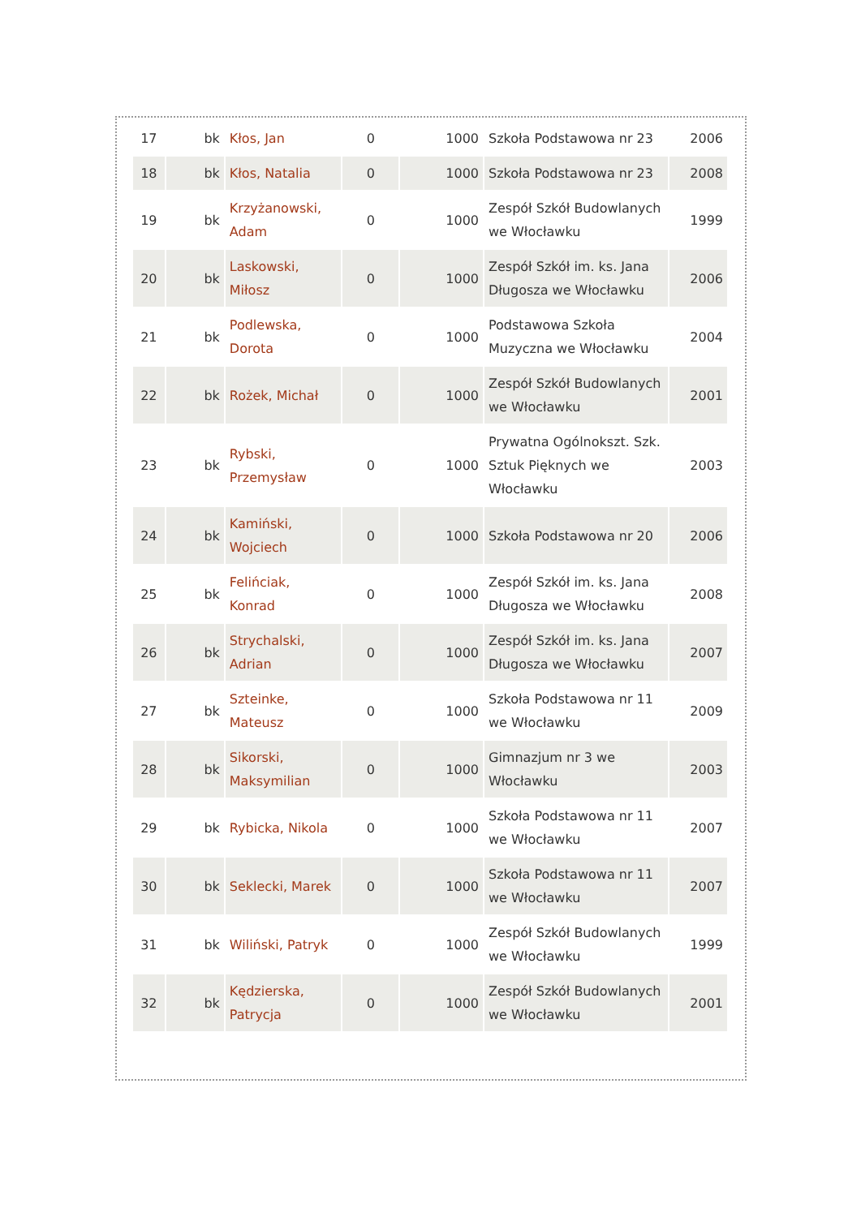| 17 | bk | Kłos, Jan | 0 | 1000 | Szkoła Podstawowa nr 23 | 2006 |
| 18 | bk | Kłos, Natalia | 0 | 1000 | Szkoła Podstawowa nr 23 | 2008 |
| 19 | bk | Krzyżanowski, Adam | 0 | 1000 | Zespół Szkół Budowlanych we Włocławku | 1999 |
| 20 | bk | Laskowski, Miłosz | 0 | 1000 | Zespół Szkół im. ks. Jana Długosza we Włocławku | 2006 |
| 21 | bk | Podlewska, Dorota | 0 | 1000 | Podstawowa Szkoła Muzyczna we Włocławku | 2004 |
| 22 | bk | Rożek, Michał | 0 | 1000 | Zespół Szkół Budowlanych we Włocławku | 2001 |
| 23 | bk | Rybski, Przemysław | 0 | 1000 | Prywatna Ogólnokszt. Szk. Sztuk Pięknych we Włocławku | 2003 |
| 24 | bk | Kamiński, Wojciech | 0 | 1000 | Szkoła Podstawowa nr 20 | 2006 |
| 25 | bk | Felińciak, Konrad | 0 | 1000 | Zespół Szkół im. ks. Jana Długosza we Włocławku | 2008 |
| 26 | bk | Strychalski, Adrian | 0 | 1000 | Zespół Szkół im. ks. Jana Długosza we Włocławku | 2007 |
| 27 | bk | Szteinke, Mateusz | 0 | 1000 | Szkoła Podstawowa nr 11 we Włocławku | 2009 |
| 28 | bk | Sikorski, Maksymilian | 0 | 1000 | Gimnazjum nr 3 we Włocławku | 2003 |
| 29 | bk | Rybicka, Nikola | 0 | 1000 | Szkoła Podstawowa nr 11 we Włocławku | 2007 |
| 30 | bk | Seklecki, Marek | 0 | 1000 | Szkoła Podstawowa nr 11 we Włocławku | 2007 |
| 31 | bk | Wiliński, Patryk | 0 | 1000 | Zespół Szkół Budowlanych we Włocławku | 1999 |
| 32 | bk | Kędzierska, Patrycja | 0 | 1000 | Zespół Szkół Budowlanych we Włocławku | 2001 |